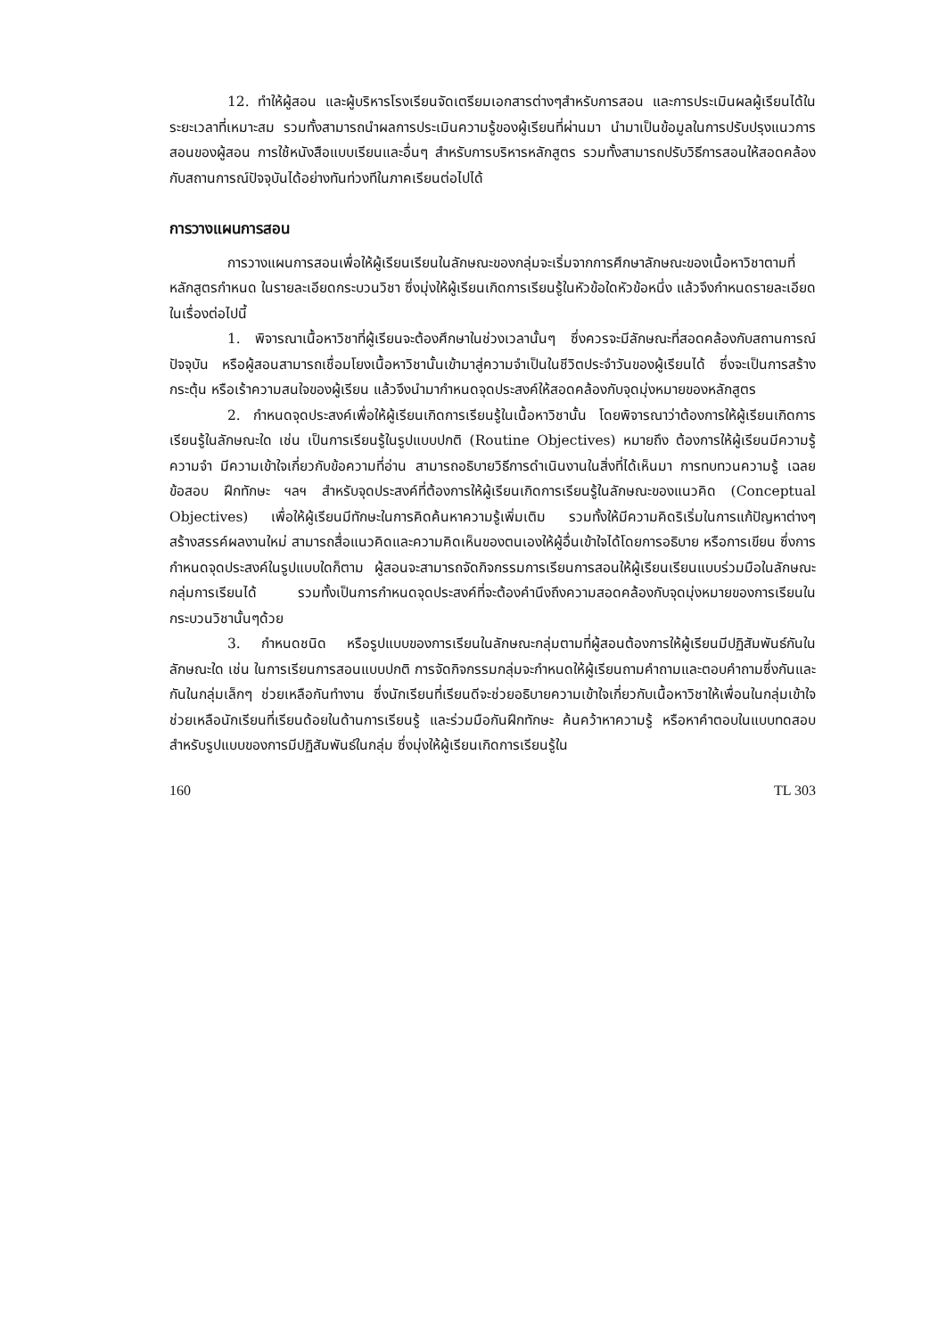12. ทำให้ผู้สอน และผู้บริหารโรงเรียนจัดเตรียมเอกสารต่างๆสำหรับการสอน และการประเมินผลผู้เรียนได้ในระยะเวลาที่เหมาะสม รวมทั้งสามารถนำผลการประเมินความรู้ของผู้เรียนที่ผ่านมา นำมาเป็นข้อมูลในการปรับปรุงแนวการสอนของผู้สอน การใช้หนังสือแบบเรียนและอื่นๆ สำหรับการบริหารหลักสูตร รวมทั้งสามารถปรับวิธีการสอนให้สอดคล้องกับสถานการณ์ปัจจุบันได้อย่างทันท่วงทีในภาคเรียนต่อไปได้
การวางแผนการสอน
การวางแผนการสอนเพื่อให้ผู้เรียนเรียนในลักษณะของกลุ่มจะเริ่มจากการศึกษาลักษณะของเนื้อหาวิชาตามที่หลักสูตรกำหนด ในรายละเอียดกระบวนวิชา ซึ่งมุ่งให้ผู้เรียนเกิดการเรียนรู้ในหัวข้อใดหัวข้อหนึ่ง แล้วจึงกำหนดรายละเอียดในเรื่องต่อไปนี้
1. พิจารณาเนื้อหาวิชาที่ผู้เรียนจะต้องศึกษาในช่วงเวลานั้นๆ ซึ่งควรจะมีลักษณะที่สอดคล้องกับสถานการณ์ปัจจุบัน หรือผู้สอนสามารถเชื่อมโยงเนื้อหาวิชานั้นเข้ามาสู่ความจำเป็นในชีวิตประจำวันของผู้เรียนได้ ซึ่งจะเป็นการสร้าง กระตุ้น หรือเร้าความสนใจของผู้เรียน แล้วจึงนำมากำหนดจุดประสงค์ให้สอดคล้องกับจุดมุ่งหมายของหลักสูตร
2. กำหนดจุดประสงค์เพื่อให้ผู้เรียนเกิดการเรียนรู้ในเนื้อหาวิชานั้น โดยพิจารณาว่าต้องการให้ผู้เรียนเกิดการเรียนรู้ในลักษณะใด เช่น เป็นการเรียนรู้ในรูปแบบปกติ (Routine Objectives) หมายถึง ต้องการให้ผู้เรียนมีความรู้ ความจำ มีความเข้าใจเกี่ยวกับข้อความที่อ่าน สามารถอธิบายวิธีการดำเนินงานในสิ่งที่ได้เห็นมา การทบทวนความรู้ เฉลยข้อสอบ ฝึกทักษะ ฯลฯ สำหรับจุดประสงค์ที่ต้องการให้ผู้เรียนเกิดการเรียนรู้ในลักษณะของแนวคิด (Conceptual Objectives) เพื่อให้ผู้เรียนมีทักษะในการคิดค้นหาความรู้เพิ่มเติม รวมทั้งให้มีความคิดริเริ่มในการแก้ปัญหาต่างๆ สร้างสรรค์ผลงานใหม่ สามารถสื่อแนวคิดและความคิดเห็นของตนเองให้ผู้อื่นเข้าใจได้โดยการอธิบาย หรือการเขียน ซึ่งการกำหนดจุดประสงค์ในรูปแบบใดก็ตาม ผู้สอนจะสามารถจัดกิจกรรมการเรียนการสอนให้ผู้เรียนเรียนแบบร่วมมือในลักษณะกลุ่มการเรียนได้ รวมทั้งเป็นการกำหนดจุดประสงค์ที่จะต้องคำนึงถึงความสอดคล้องกับจุดมุ่งหมายของการเรียนในกระบวนวิชานั้นๆด้วย
3. กำหนดชนิด หรือรูปแบบของการเรียนในลักษณะกลุ่มตามที่ผู้สอนต้องการให้ผู้เรียนมีปฏิสัมพันธ์กันในลักษณะใด เช่น ในการเรียนการสอนแบบปกติ การจัดกิจกรรมกลุ่มจะกำหนดให้ผู้เรียนถามคำถามและตอบคำถามซึ่งกันและกันในกลุ่มเล็กๆ ช่วยเหลือกันทำงาน ซึ่งนักเรียนที่เรียนดีจะช่วยอธิบายความเข้าใจเกี่ยวกับเนื้อหาวิชาให้เพื่อนในกลุ่มเข้าใจ ช่วยเหลือนักเรียนที่เรียนด้อยในด้านการเรียนรู้ และร่วมมือกันฝึกทักษะ ค้นคว้าหาความรู้ หรือหาคำตอบในแบบทดสอบ สำหรับรูปแบบของการมีปฏิสัมพันธ์ในกลุ่ม ซึ่งมุ่งให้ผู้เรียนเกิดการเรียนรู้ใน
160 TL 303